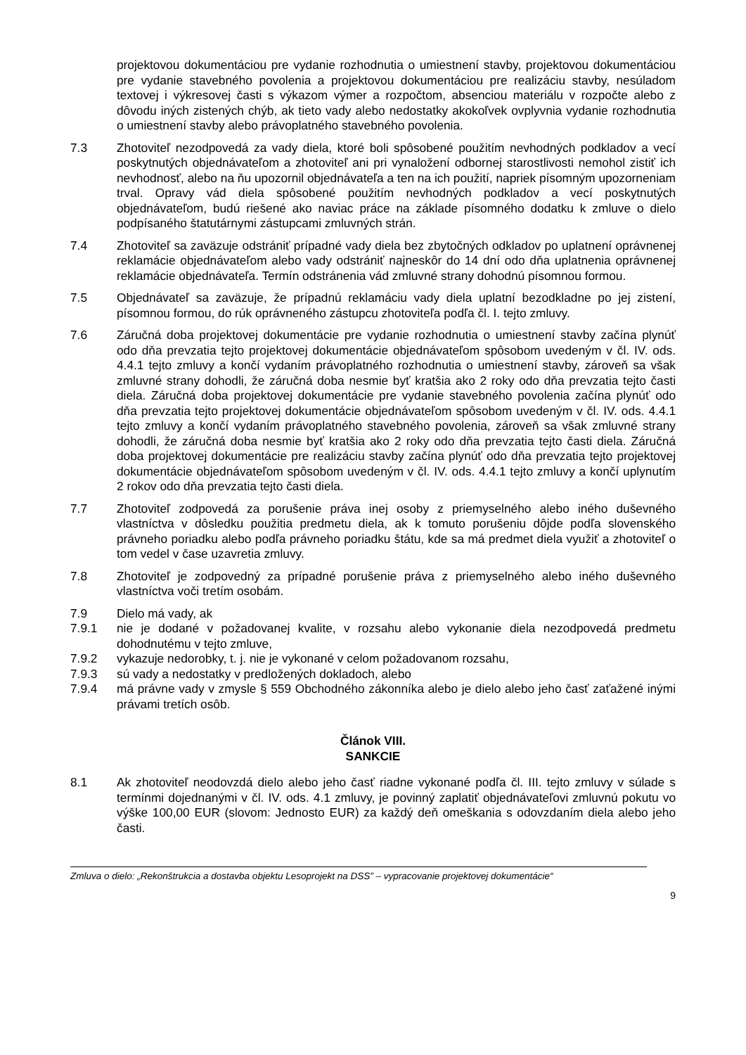projektovou dokumentáciou pre vydanie rozhodnutia o umiestnení stavby, projektovou dokumentáciou pre vydanie stavebného povolenia a projektovou dokumentáciou pre realizáciu stavby, nesúladom textovej i výkresovej časti s výkazom výmer a rozpočtom, absenciou materiálu v rozpočte alebo z dôvodu iných zistených chýb, ak tieto vady alebo nedostatky akokoľvek ovplyvnia vydanie rozhodnutia o umiestnení stavby alebo právoplatného stavebného povolenia.
7.3 Zhotoviteľ nezodpovedá za vady diela, ktoré boli spôsobené použitím nevhodných podkladov a vecí poskytnutých objednávateľom a zhotoviteľ ani pri vynaložení odbornej starostlivosti nemohol zistiť ich nevhodnosť, alebo na ňu upozornil objednávateľa a ten na ich použití, napriek písomným upozorneniam trval. Opravy vád diela spôsobené použitím nevhodných podkladov a vecí poskytnutých objednávateľom, budú riešené ako naviac práce na základe písomného dodatku k zmluve o dielo podpísaného štatutárnymi zástupcami zmluvných strán.
7.4 Zhotoviteľ sa zaväzuje odstrániť prípadné vady diela bez zbytočných odkladov po uplatnení oprávnenej reklamácie objednávateľom alebo vady odstrániť najneskôr do 14 dní odo dňa uplatnenia oprávnenej reklamácie objednávateľa. Termín odstránenia vád zmluvné strany dohodnú písomnou formou.
7.5 Objednávateľ sa zaväzuje, že prípadnú reklamáciu vady diela uplatní bezodkladne po jej zistení, písomnou formou, do rúk oprávneného zástupcu zhotoviteľa podľa čl. I. tejto zmluvy.
7.6 Záručná doba projektovej dokumentácie pre vydanie rozhodnutia o umiestnení stavby začína plynúť odo dňa prevzatia tejto projektovej dokumentácie objednávateľom spôsobom uvedeným v čl. IV. ods. 4.4.1 tejto zmluvy a končí vydaním právoplatného rozhodnutia o umiestnení stavby, zároveň sa však zmluvné strany dohodli, že záručná doba nesmie byť kratšia ako 2 roky odo dňa prevzatia tejto časti diela. Záručná doba projektovej dokumentácie pre vydanie stavebného povolenia začína plynúť odo dňa prevzatia tejto projektovej dokumentácie objednávateľom spôsobom uvedeným v čl. IV. ods. 4.4.1 tejto zmluvy a končí vydaním právoplatného stavebného povolenia, zároveň sa však zmluvné strany dohodli, že záručná doba nesmie byť kratšia ako 2 roky odo dňa prevzatia tejto časti diela. Záručná doba projektovej dokumentácie pre realizáciu stavby začína plynúť odo dňa prevzatia tejto projektovej dokumentácie objednávateľom spôsobom uvedeným v čl. IV. ods. 4.4.1 tejto zmluvy a končí uplynutím 2 rokov odo dňa prevzatia tejto časti diela.
7.7 Zhotoviteľ zodpovedá za porušenie práva inej osoby z priemyselného alebo iného duševného vlastníctva v dôsledku použitia predmetu diela, ak k tomuto porušeniu dôjde podľa slovenského právneho poriadku alebo podľa právneho poriadku štátu, kde sa má predmet diela využiť a zhotoviteľ o tom vedel v čase uzavretia zmluvy.
7.8 Zhotoviteľ je zodpovedný za prípadné porušenie práva z priemyselného alebo iného duševného vlastníctva voči tretím osobám.
7.9 Dielo má vady, ak
7.9.1 nie je dodané v požadovanej kvalite, v rozsahu alebo vykonanie diela nezodpovedá predmetu dohodnutému v tejto zmluve,
7.9.2 vykazuje nedorobky, t. j. nie je vykonané v celom požadovanom rozsahu,
7.9.3 sú vady a nedostatky v predložených dokladoch, alebo
7.9.4 má právne vady v zmysle § 559 Obchodného zákonníka alebo je dielo alebo jeho časť zaťažené inými právami tretích osôb.
Článok VIII.
SANKCIE
8.1 Ak zhotoviteľ neodovzdá dielo alebo jeho časť riadne vykonané podľa čl. III. tejto zmluvy v súlade s termínmi dojednanými v čl. IV. ods. 4.1 zmluvy, je povinný zaplatiť objednávateľovi zmluvnú pokutu vo výške 100,00 EUR (slovom: Jednosto EUR) za každý deň omeškania s odovzdaním diela alebo jeho časti.
Zmluva o dielo: „Rekonštrukcia a dostavba objektu Lesoprojekt na DSS” – vypracovanie projektovej dokumentácie“
9